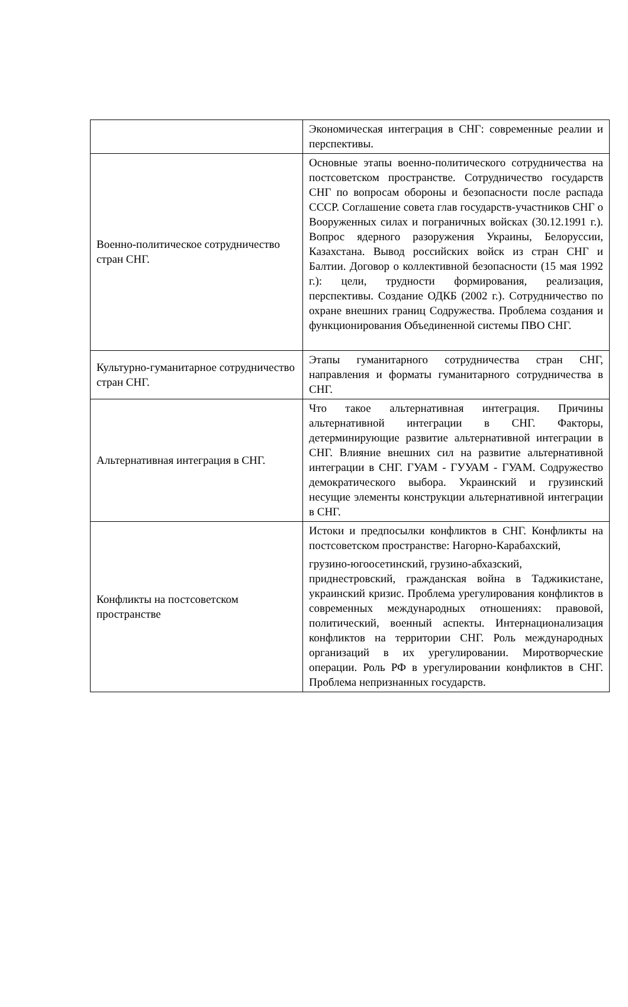| | Экономическая интеграция в СНГ: современные реалии и перспективы. |
| Военно-политическое сотрудничество стран СНГ. | Основные этапы военно-политического сотрудничества на постсоветском пространстве. Сотрудничество государств СНГ по вопросам обороны и безопасности после распада СССР. Соглашение совета глав государств-участников СНГ о Вооруженных силах и пограничных войсках (30.12.1991 г.). Вопрос ядерного разоружения Украины, Белоруссии, Казахстана. Вывод российских войск из стран СНГ и Балтии. Договор о коллективной безопасности (15 мая 1992 г.): цели, трудности формирования, реализация, перспективы. Создание ОДКБ (2002 г.). Сотрудничество по охране внешних границ Содружества. Проблема создания и функционирования Объединенной системы ПВО СНГ. |
| Культурно-гуманитарное сотрудничество стран СНГ. | Этапы гуманитарного сотрудничества стран СНГ, направления и форматы гуманитарного сотрудничества в СНГ. |
| Альтернативная интеграция в СНГ. | Что такое альтернативная интеграция. Причины альтернативной интеграции в СНГ. Факторы, детерминирующие развитие альтернативной интеграции в СНГ. Влияние внешних сил на развитие альтернативной интеграции в СНГ. ГУАМ - ГУУАМ - ГУАМ. Содружество демократического выбора. Украинский и грузинский несущие элементы конструкции альтернативной интеграции в СНГ. |
| Конфликты на постсоветском пространстве | Истоки и предпосылки конфликтов в СНГ. Конфликты на постсоветском пространстве: Нагорно-Карабахский, грузино-югоосетинский, грузино-абхазский, приднестровский, гражданская война в Таджикистане, украинский кризис. Проблема урегулирования конфликтов в современных международных отношениях: правовой, политический, военный аспекты. Интернационализация конфликтов на территории СНГ. Роль международных организаций в их урегулировании. Миротворческие операции. Роль РФ в урегулировании конфликтов в СНГ. Проблема непризнанных государств. |